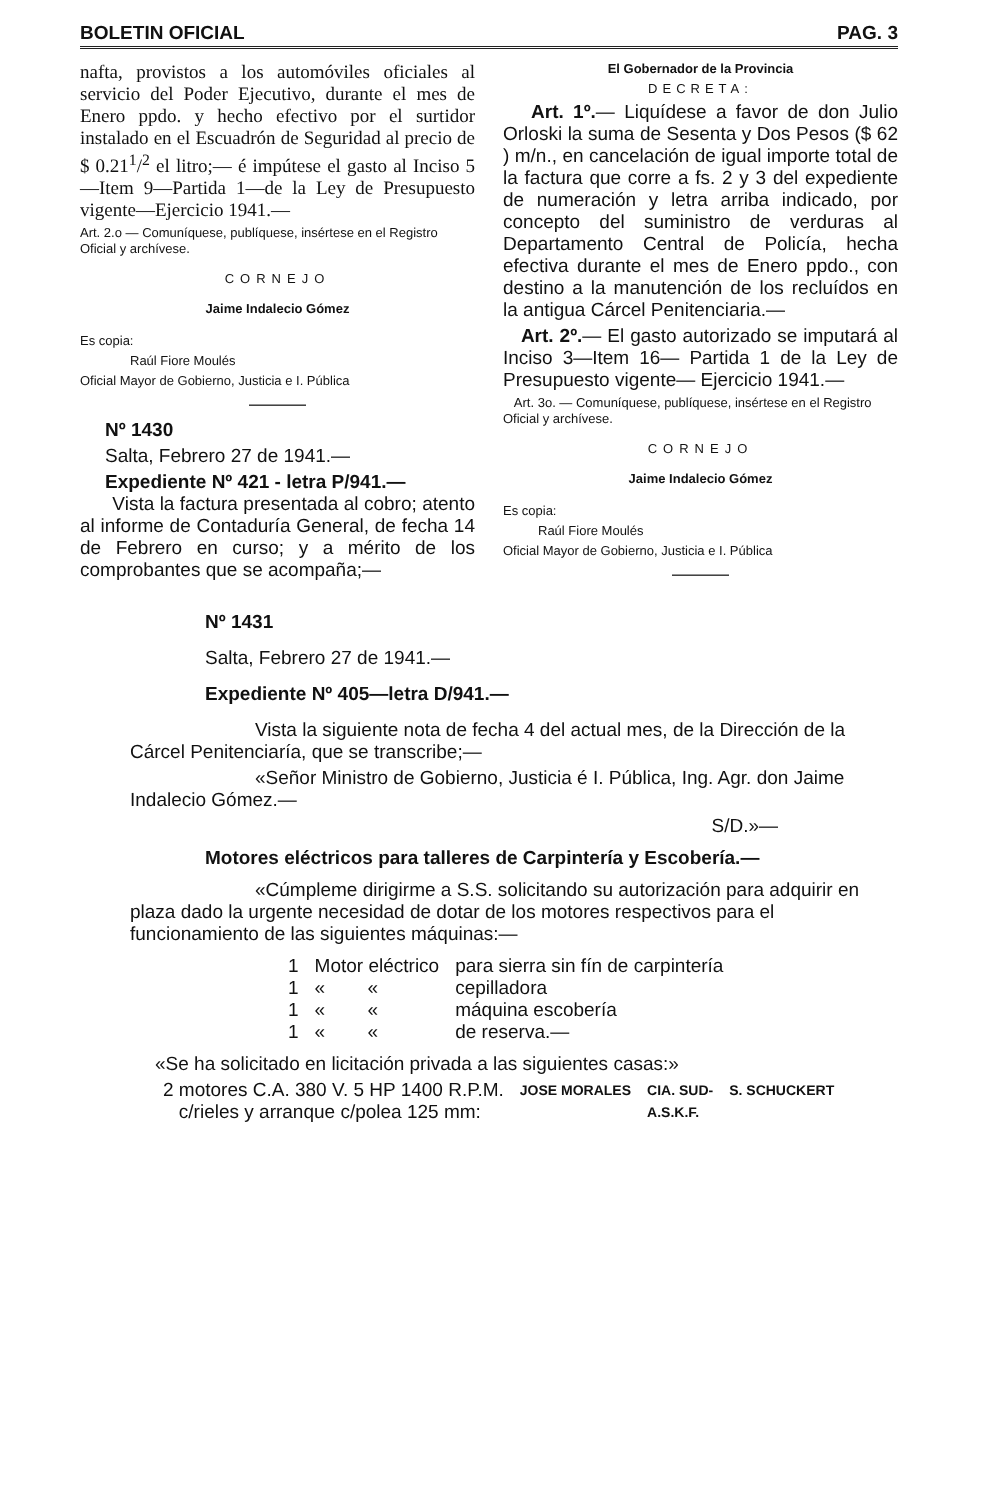BOLETIN OFICIAL PAG. 3
nafta, provistos a los automóviles oficiales al servicio del Poder Ejecutivo, durante el mes de Enero ppdo. y hecho efectivo por el surtidor instalado en el Escuadrón de Seguridad al precio de $ 0.21<sup>1</sup>/<sup>2</sup> el litro;— é impútese el gasto al Inciso 5—Item 9—Partida 1—de la Ley de Presupuesto vigente—Ejercicio 1941.—
Art. 2.o — Comuníquese, publíquese, insértese en el Registro Oficial y archívese.
CORNEJO
Jaime Indalecio Gómez
Es copia:
Raúl Fiore Moulés
Oficial Mayor de Gobierno, Justicia e I. Pública
———
Nº 1430
Salta, Febrero 27 de 1941.—
Expediente Nº 421 - letra P/941.—
Vista la factura presentada al cobro; atento al informe de Contaduría General, de fecha 14 de Febrero en curso; y a mérito de los comprobantes que se acompaña;—
El Gobernador de la Provincia
DECRETA:
Art. 1º.— Liquídese a favor de don Julio Orloski la suma de Sesenta y Dos Pesos ($ 62 ) m/n., en cancelación de igual importe total de la factura que corre a fs. 2 y 3 del expediente de numeración y letra arriba indicado, por concepto del suministro de verduras al Departamento Central de Policía, hecha efectiva durante el mes de Enero ppdo., con destino a la manutención de los recluídos en la antigua Cárcel Penitenciaria.—
Art. 2º.— El gasto autorizado se imputará al Inciso 3—Item 16— Partida 1 de la Ley de Presupuesto vigente— Ejercicio 1941.—
Art. 3o. — Comuníquese, publíquese, insértese en el Registro Oficial y archívese.
CORNEJO
Jaime Indalecio Gómez
Es copia:
Raúl Fiore Moulés
Oficial Mayor de Gobierno, Justicia e I. Pública
———
Nº 1431
Salta, Febrero 27 de 1941.—
Expediente Nº 405—letra D/941.—
Vista la siguiente nota de fecha 4 del actual mes, de la Dirección de la Cárcel Penitenciaría, que se transcribe;—
«Señor Ministro de Gobierno, Justicia é I. Pública, Ing. Agr. don Jaime Indalecio Gómez.—
S/D.»—
Motores eléctricos para talleres de Carpintería y Escobería.—
«Cúmpleme dirigirme a S.S. solicitando su autorización para adquirir en plaza dado la urgente necesidad de dotar de los motores respectivos para el funcionamiento de las siguientes máquinas:—
| 1 | Motor eléctrico | para sierra sin fín de carpintería |
| 1 | « « | cepilladora |
| 1 | « « | máquina escobería |
| 1 | « « | de reserva.— |
«Se ha solicitado en licitación privada a las siguientes casas:»
| 2 motores C.A. 380 V. 5 HP 1400 R.P.M. | JOSE MORALES | CIA. SUD- | S. SCHUCKERT |
| c/rieles y arranque c/polea 125 mm: | | A.S.K.F. | |